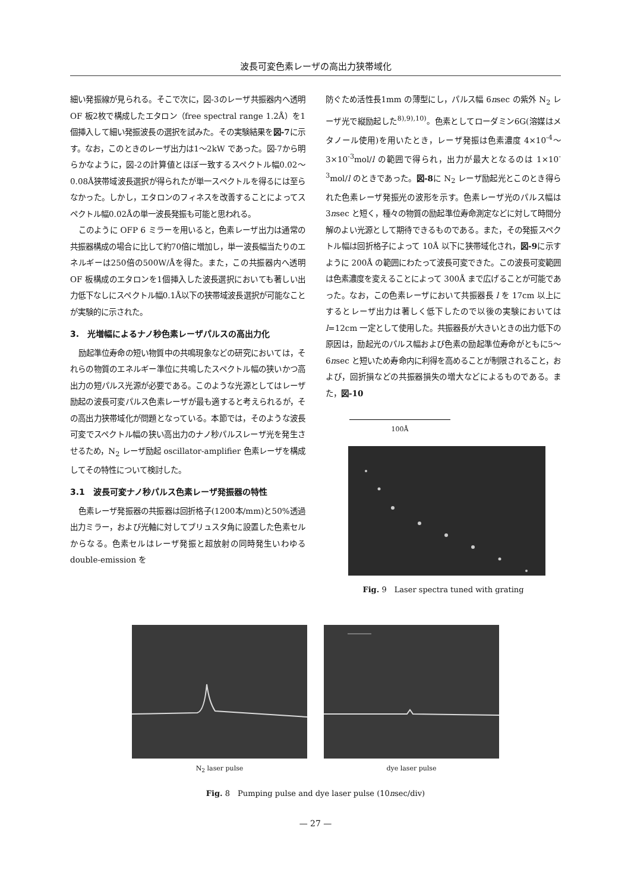波長可変色素レーザの高出力狭帯域化
細い発振線が見られる。そこで次に，図-3のレーザ共振器内へ透明 OF 板2枚で構成したエタロン（free spectral range 1.2Å）を1個挿入して細い発振波長の選択を試みた。その実験結果を図-7に示す。なお，このときのレーザ出力は1～2kW であった。図-7から明らかなように，図-2の計算値とほぼ一致するスペクトル幅0.02～0.08Å狭帯域波長選択が得られたが単一スペクトルを得るには至らなかった。しかし，エタロンのフィネスを改善することによってスペクトル幅0.02Åの単一波長発振も可能と思われる。
このように OFP 6 ミラーを用いると，色素レーザ出力は通常の共振器構成の場合に比して約70倍に増加し，単一波長幅当たりのエネルギーは250倍の500W/Åを得た。また，この共振器内へ透明 OF 板構成のエタロンを1個挿入した波長選択においても著しい出力低下なしにスペクトル幅0.1Å以下の狭帯域波長選択が可能なことが実験的に示された。
3.　光増幅によるナノ秒色素レーザパルスの高出力化
励起準位寿命の短い物質中の共鳴現象などの研究においては，それらの物質のエネルギー準位に共鳴したスペクトル幅の狭いかつ高出力の短パルス光源が必要である。このような光源としてはレーザ励起の波長可変パルス色素レーザが最も適すると考えられるが，その高出力狭帯域化が問題となっている。本節では，そのような波長可変でスペクトル幅の狭い高出力のナノ秒パルスレーザ光を発生させるため，N<sub>2</sub> レーザ励起 oscillator-amplifier 色素レーザを構成してその特性について検討した。
3.1　波長可変ナノ秒パルス色素レーザ発振器の特性
色素レーザ発振器の共振器は回折格子(1200本/mm)と50%透過出力ミラー，および光軸に対してブリュスタ角に設置した色素セルからなる。色素セルはレーザ発振と超放射の同時発生いわゆる double-emission を
防ぐため活性長1mm の薄型にし，パルス幅 6nsec の紫外 N<sub>2</sub> レーザ光で縦励起した<sup>8),9),10)</sup>。色素としてローダミン6G(溶媒はメタノール使用)を用いたとき，レーザ発振は色素濃度 4×10<sup>-4</sup>～3×10<sup>-3</sup>mol/l の範囲で得られ，出力が最大となるのは 1×10<sup>-3</sup>mol/l のときであった。図-8に N<sub>2</sub> レーザ励起光とこのとき得られた色素レーザ発振光の波形を示す。色素レーザ光のパルス幅は3nsec と短く，種々の物質の励起準位寿命測定などに対して時間分解のよい光源として期待できるものである。また，その発振スペクトル幅は回折格子によって 10Å 以下に狭帯域化され，図-9に示すように 200Å の範囲にわたって波長可変できた。この波長可変範囲は色素濃度を変えることによって 300Å まで広げることが可能であった。なお，この色素レーザにおいて共振器長 l を 17cm 以上にするとレーザ出力は著しく低下したので以後の実験においては l=12cm 一定として使用した。共振器長が大きいときの出力低下の原因は，励起光のパルス幅および色素の励起準位寿命がともに5～6nsec と短いため寿命内に利得を高めることが制限されること，および，回折損などの共振器損失の増大などによるものである。また，図-10
100Å
Fig. 9　Laser spectra tuned with grating
N<sub>2</sub> laser pulse dye laser pulse
Fig. 8　Pumping pulse and dye laser pulse (10nsec/div)
— 27 —